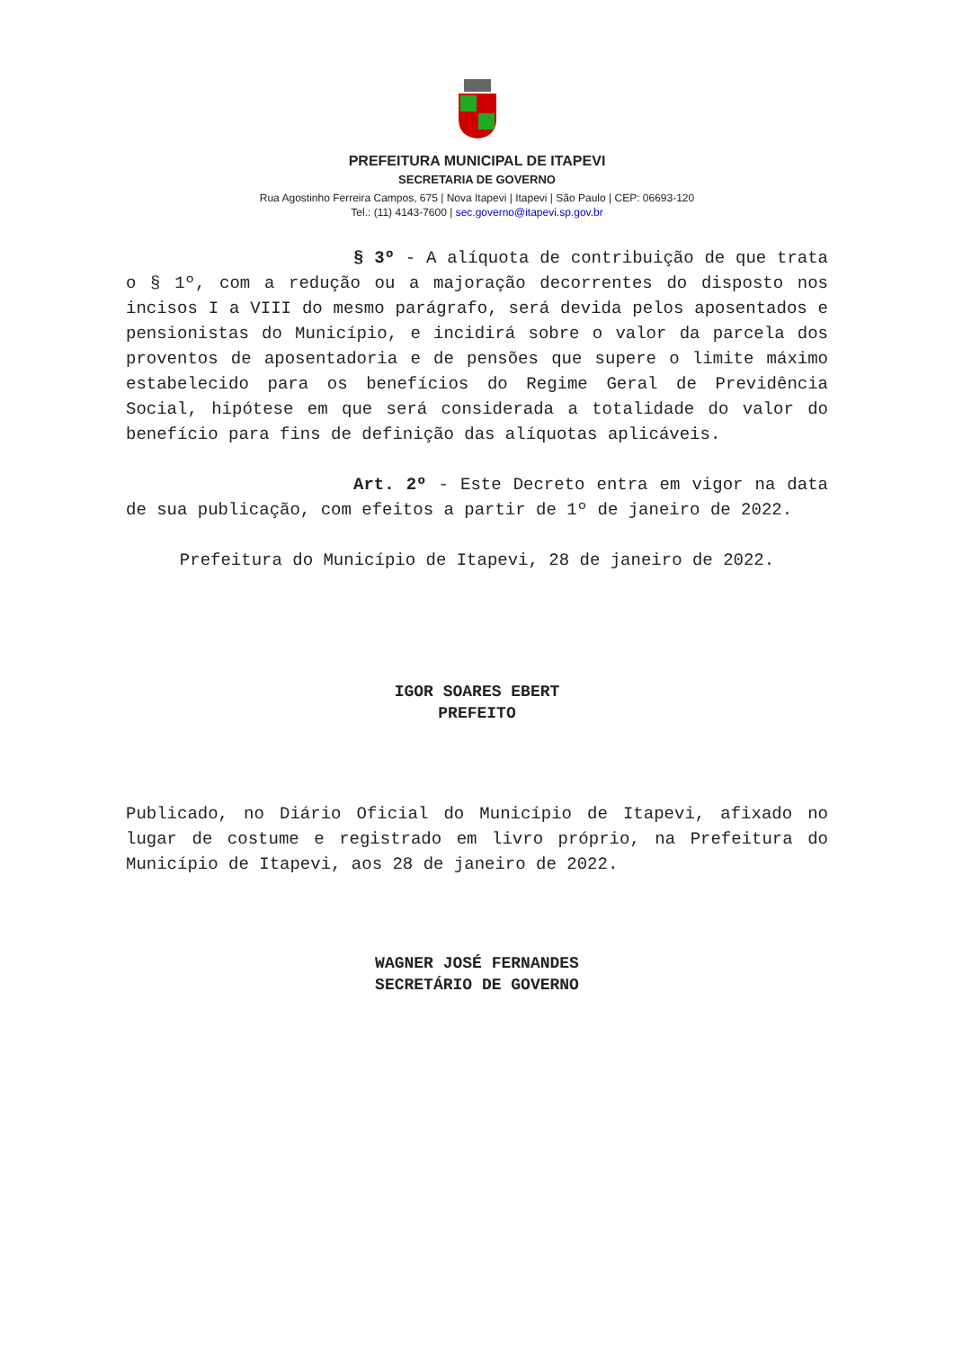PREFEITURA MUNICIPAL DE ITAPEVI
SECRETARIA DE GOVERNO
Rua Agostinho Ferreira Campos, 675 | Nova Itapevi | Itapevi | São Paulo | CEP: 06693-120
Tel.: (11) 4143-7600 | sec.governo@itapevi.sp.gov.br
§ 3º - A alíquota de contribuição de que trata o § 1º, com a redução ou a majoração decorrentes do disposto nos incisos I a VIII do mesmo parágrafo, será devida pelos aposentados e pensionistas do Município, e incidirá sobre o valor da parcela dos proventos de aposentadoria e de pensões que supere o limite máximo estabelecido para os benefícios do Regime Geral de Previdência Social, hipótese em que será considerada a totalidade do valor do benefício para fins de definição das alíquotas aplicáveis.
Art. 2º - Este Decreto entra em vigor na data de sua publicação, com efeitos a partir de 1º de janeiro de 2022.
Prefeitura do Município de Itapevi, 28 de janeiro de 2022.
IGOR SOARES EBERT
PREFEITO
Publicado, no Diário Oficial do Município de Itapevi, afixado no lugar de costume e registrado em livro próprio, na Prefeitura do Município de Itapevi, aos 28 de janeiro de 2022.
WAGNER JOSÉ FERNANDES
SECRETÁRIO DE GOVERNO